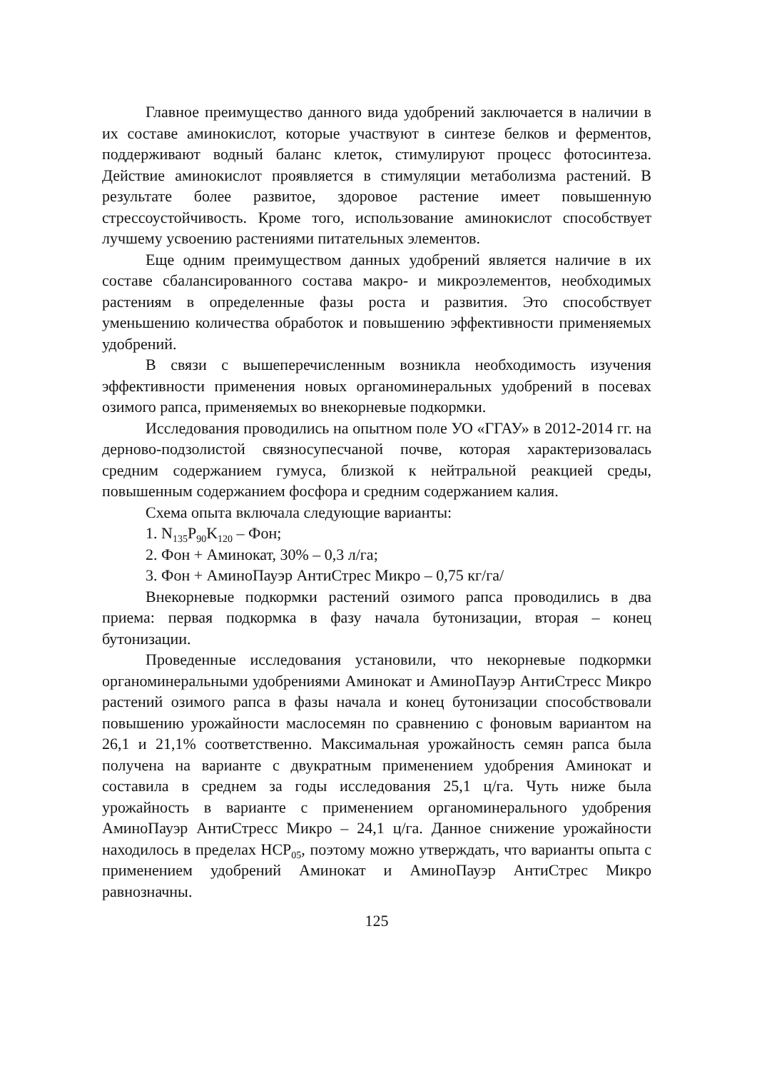Главное преимущество данного вида удобрений заключается в наличии в их составе аминокислот, которые участвуют в синтезе белков и ферментов, поддерживают водный баланс клеток, стимулируют процесс фотосинтеза. Действие аминокислот проявляется в стимуляции метаболизма растений. В результате более развитое, здоровое растение имеет повышенную стрессоустойчивость. Кроме того, использование аминокислот способствует лучшему усвоению растениями питательных элементов.
Еще одним преимуществом данных удобрений является наличие в их составе сбалансированного состава макро- и микроэлементов, необходимых растениям в определенные фазы роста и развития. Это способствует уменьшению количества обработок и повышению эффективности применяемых удобрений.
В связи с вышеперечисленным возникла необходимость изучения эффективности применения новых органоминеральных удобрений в посевах озимого рапса, применяемых во внекорневые подкормки.
Исследования проводились на опытном поле УО «ГГАУ» в 2012-2014 гг. на дерново-подзолистой связносупесчаной почве, которая характеризовалась средним содержанием гумуса, близкой к нейтральной реакцией среды, повышенным содержанием фосфора и средним содержанием калия.
Схема опыта включала следующие варианты:
1. N<sub>135</sub>P<sub>90</sub>K<sub>120</sub> – Фон;
2. Фон + Аминокат, 30% – 0,3 л/га;
3. Фон + АминоПауэр АнтиСтрес Микро – 0,75 кг/га/
Внекорневые подкормки растений озимого рапса проводились в два приема: первая подкормка в фазу начала бутонизации, вторая – конец бутонизации.
Проведенные исследования установили, что некорневые подкормки органоминеральными удобрениями Аминокат и АминоПауэр АнтиСтресс Микро растений озимого рапса в фазы начала и конец бутонизации способствовали повышению урожайности маслосемян по сравнению с фоновым вариантом на 26,1 и 21,1% соответственно. Максимальная урожайность семян рапса была получена на варианте с двукратным применением удобрения Аминокат и составила в среднем за годы исследования 25,1 ц/га. Чуть ниже была урожайность в варианте с применением органоминерального удобрения АминоПауэр АнтиСтресс Микро – 24,1 ц/га. Данное снижение урожайности находилось в пределах НСР<sub>05</sub>, поэтому можно утверждать, что варианты опыта с применением удобрений Аминокат и АминоПауэр АнтиСтрес Микро равнозначны.
125